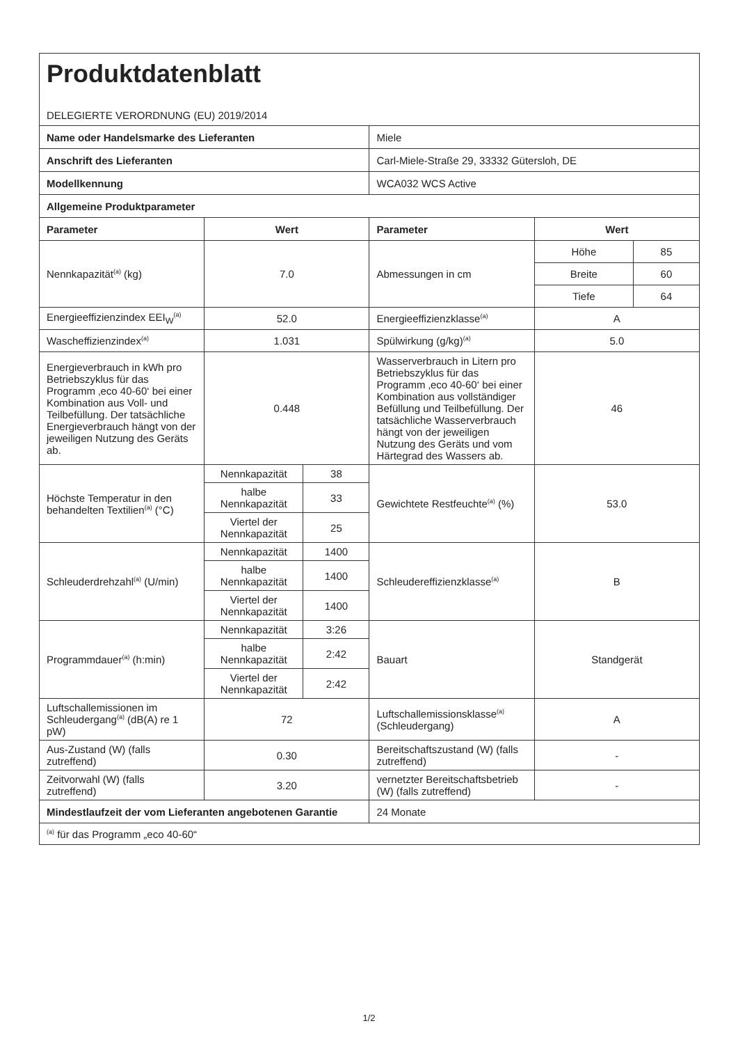| Produktdatenblatt DELEGIERTE VERORDNUNG (EU) 2019/2014 | | | | | |
| Name oder Handelsmarke des Lieferanten | | | Miele | | |
| Anschrift des Lieferanten | | | Carl-Miele-Straße 29, 33332 Gütersloh, DE | | |
| Modellkennung | | | WCA032 WCS Active | | |
| Allgemeine Produktparameter | | | | | |
| Parameter | Wert | | Parameter | Wert | |
| Nennkapazität<sup>(a)</sup> (kg) | 7.0 | | Abmessungen in cm | Höhe | 85 |
| | | | | Breite | 60 |
| | | | | Tiefe | 64 |
| Energieeffizienzindex EEI<sub>W</sub><sup>(a)</sup> | 52.0 | | Energieeffizienzklasse<sup>(a)</sup> | A | |
| Wascheffizienzindex<sup>(a)</sup> | 1.031 | | Spülwirkung (g/kg)<sup>(a)</sup> | 5.0 | |
| Energieverbrauch in kWh pro Betriebszyklus für das Programm ‚eco 40-60‘ bei einer Kombination aus Voll- und Teilbefüllung. Der tatsächliche Energieverbrauch hängt von der jeweiligen Nutzung des Geräts ab. | 0.448 | | Wasserverbrauch in Litern pro Betriebszyklus für das Programm ‚eco 40-60‘ bei einer Kombination aus vollständiger Befüllung und Teilbefüllung. Der tatsächliche Wasserverbrauch hängt von der jeweiligen Nutzung des Geräts und vom Härtegrad des Wassers ab. | 46 | |
| Höchste Temperatur in den behandelten Textilien<sup>(a)</sup> (°C) | Nennkapazität | 38 | Gewichtete Restfeuchte<sup>(a)</sup> (%) | 53.0 | |
| | halbe Nennkapazität | 33 | | | |
| | Viertel der Nennkapazität | 25 | | | |
| Schleuderdrehzahl<sup>(a)</sup> (U/min) | Nennkapazität | 1400 | Schleudereffizienzklasse<sup>(a)</sup> | B | |
| | halbe Nennkapazität | 1400 | | | |
| | Viertel der Nennkapazität | 1400 | | | |
| Programmdauer<sup>(a)</sup> (h:min) | Nennkapazität | 3:26 | Bauart | Standgerät | |
| | halbe Nennkapazität | 2:42 | | | |
| | Viertel der Nennkapazität | 2:42 | | | |
| Luftschallemissionen im Schleudergang<sup>(a)</sup> (dB(A) re 1 pW) | 72 | | Luftschallemissionsklasse<sup>(a)</sup> (Schleudergang) | A | |
| Aus-Zustand (W) (falls zutreffend) | 0.30 | | Bereitschaftszustand (W) (falls zutreffend) | - | |
| Zeitvorwahl (W) (falls zutreffend) | 3.20 | | vernetzter Bereitschaftsbetrieb (W) (falls zutreffend) | - | |
| Mindestlaufzeit der vom Lieferanten angebotenen Garantie | | | 24 Monate | | |
| <sup>(a)</sup> für das Programm „eco 40-60“ | | | | | |
1/2